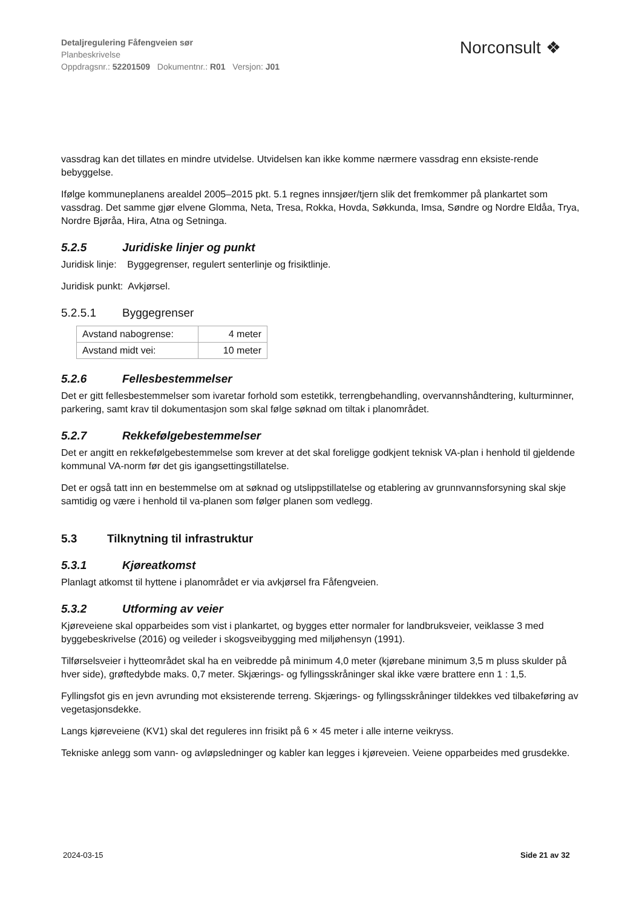Detaljregulering Fåfengveien sør
Planbeskrivelse
Oppdragsnr.: 52201509 Dokumentnr.: R01 Versjon: J01
Norconsult ❖
vassdrag kan det tillates en mindre utvidelse. Utvidelsen kan ikke komme nærmere vassdrag enn eksiste-rende bebyggelse.
Ifølge kommuneplanens arealdel 2005–2015 pkt. 5.1 regnes innsjøer/tjern slik det fremkommer på plankartet som vassdrag. Det samme gjør elvene Glomma, Neta, Tresa, Rokka, Hovda, Søkkunda, Imsa, Søndre og Nordre Eldåa, Trya, Nordre Bjøråa, Hira, Atna og Setninga.
5.2.5 Juridiske linjer og punkt
Juridisk linje: Byggegrenser, regulert senterlinje og frisiktlinje.
Juridisk punkt: Avkjørsel.
5.2.5.1 Byggegrenser
| Avstand nabogrense: | 4 meter |
| Avstand midt vei: | 10 meter |
5.2.6 Fellesbestemmelser
Det er gitt fellesbestemmelser som ivaretar forhold som estetikk, terrengbehandling, overvannshåndtering, kulturminner, parkering, samt krav til dokumentasjon som skal følge søknad om tiltak i planområdet.
5.2.7 Rekkefølgebestemmelser
Det er angitt en rekkefølgebestemmelse som krever at det skal foreligge godkjent teknisk VA-plan i henhold til gjeldende kommunal VA-norm før det gis igangsettingstillatelse.
Det er også tatt inn en bestemmelse om at søknad og utslippstillatelse og etablering av grunnvannsforsyning skal skje samtidig og være i henhold til va-planen som følger planen som vedlegg.
5.3 Tilknytning til infrastruktur
5.3.1 Kjøreatkomst
Planlagt atkomst til hyttene i planområdet er via avkjørsel fra Fåfengveien.
5.3.2 Utforming av veier
Kjøreveiene skal opparbeides som vist i plankartet, og bygges etter normaler for landbruksveier, veiklasse 3 med byggebeskrivelse (2016) og veileder i skogsveibygging med miljøhensyn (1991).
Tilførselsveier i hytteområdet skal ha en veibredde på minimum 4,0 meter (kjørebane minimum 3,5 m pluss skulder på hver side), grøftedybde maks. 0,7 meter. Skjærings- og fyllingsskråninger skal ikke være brattere enn 1 : 1,5.
Fyllingsfot gis en jevn avrunding mot eksisterende terreng. Skjærings- og fyllingsskråninger tildekkes ved tilbakeføring av vegetasjonsdekke.
Langs kjøreveiene (KV1) skal det reguleres inn frisikt på 6 × 45 meter i alle interne veikryss.
Tekniske anlegg som vann- og avløpsledninger og kabler kan legges i kjøreveien. Veiene opparbeides med grusdekke.
2024-03-15 Side 21 av 32